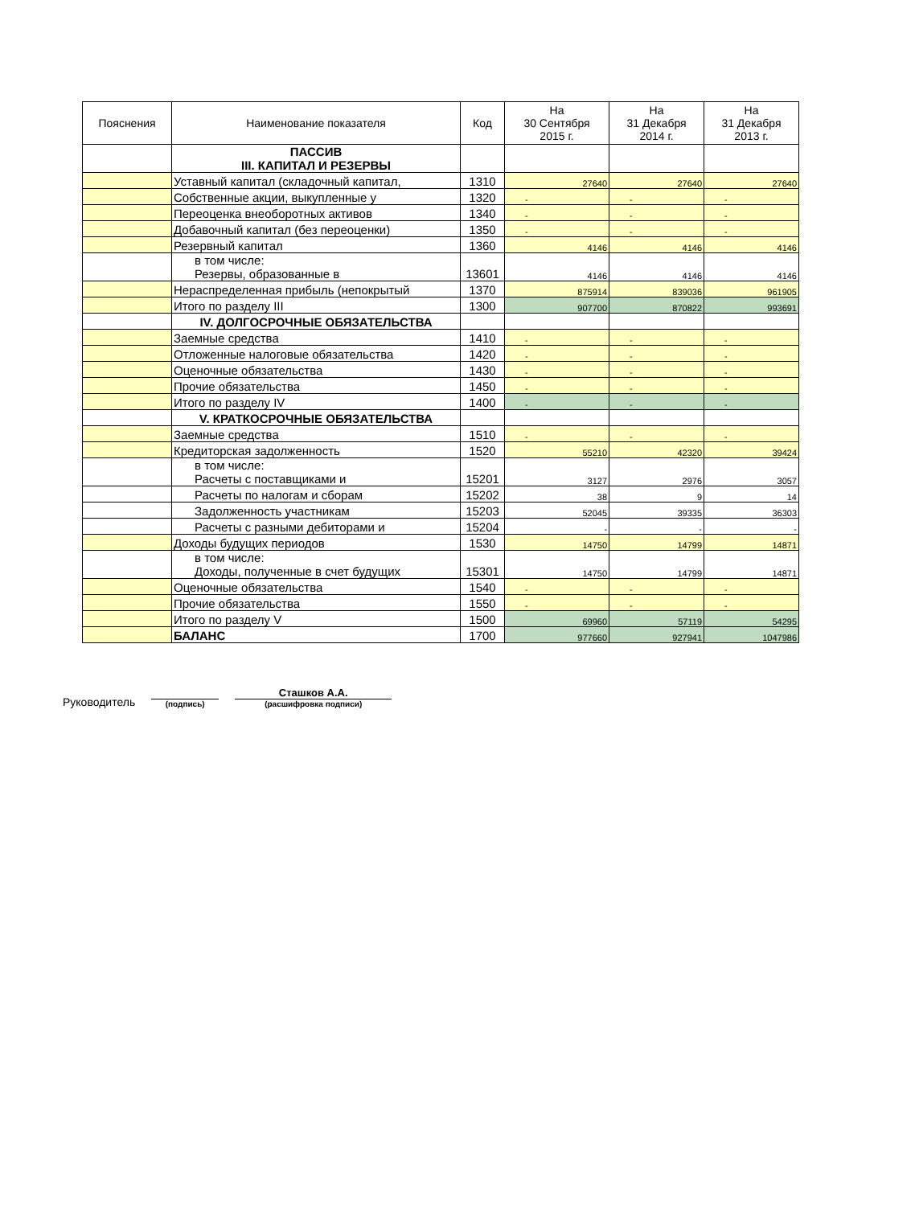| Пояснения | Наименование показателя | Код | На 30 Сентября 2015 г. | На 31 Декабря 2014 г. | На 31 Декабря 2013 г. |
| --- | --- | --- | --- | --- | --- |
| | ПАССИВ III. КАПИТАЛ И РЕЗЕРВЫ | | | | |
| | Уставный капитал (складочный капитал, | 1310 | 27640 | 27640 | 27640 |
| | Собственные акции, выкупленные у | 1320 | - | - | - |
| | Переоценка внеоборотных активов | 1340 | - | - | - |
| | Добавочный капитал (без переоценки) | 1350 | - | - | - |
| | Резервный капитал | 1360 | 4146 | 4146 | 4146 |
| | в том числе: Резервы, образованные в | 13601 | 4146 | 4146 | 4146 |
| | Нераспределенная прибыль (непокрытый | 1370 | 875914 | 839036 | 961905 |
| | Итого по разделу III | 1300 | 907700 | 870822 | 993691 |
| | IV. ДОЛГОСРОЧНЫЕ ОБЯЗАТЕЛЬСТВА | | | | |
| | Заемные средства | 1410 | - | - | - |
| | Отложенные налоговые обязательства | 1420 | - | - | - |
| | Оценочные обязательства | 1430 | - | - | - |
| | Прочие обязательства | 1450 | - | - | - |
| | Итого по разделу IV | 1400 | - | - | - |
| | V. КРАТКОСРОЧНЫЕ ОБЯЗАТЕЛЬСТВА | | | | |
| | Заемные средства | 1510 | - | - | - |
| | Кредиторская задолженность | 1520 | 55210 | 42320 | 39424 |
| | в том числе: Расчеты с поставщиками и | 15201 | 3127 | 2976 | 3057 |
| | Расчеты по налогам и сборам | 15202 | 38 | 9 | 14 |
| | Задолженность участникам | 15203 | 52045 | 39335 | 36303 |
| | Расчеты с разными дебиторами и | 15204 | - | - | - |
| | Доходы будущих периодов | 1530 | 14750 | 14799 | 14871 |
| | в том числе: Доходы, полученные в счет будущих | 15301 | 14750 | 14799 | 14871 |
| | Оценочные обязательства | 1540 | - | - | - |
| | Прочие обязательства | 1550 | - | - | - |
| | Итого по разделу V | 1500 | 69960 | 57119 | 54295 |
| | БАЛАНС | 1700 | 977660 | 927941 | 1047986 |
Руководитель
(подпись)
Сташков А.А.
(расшифровка подписи)